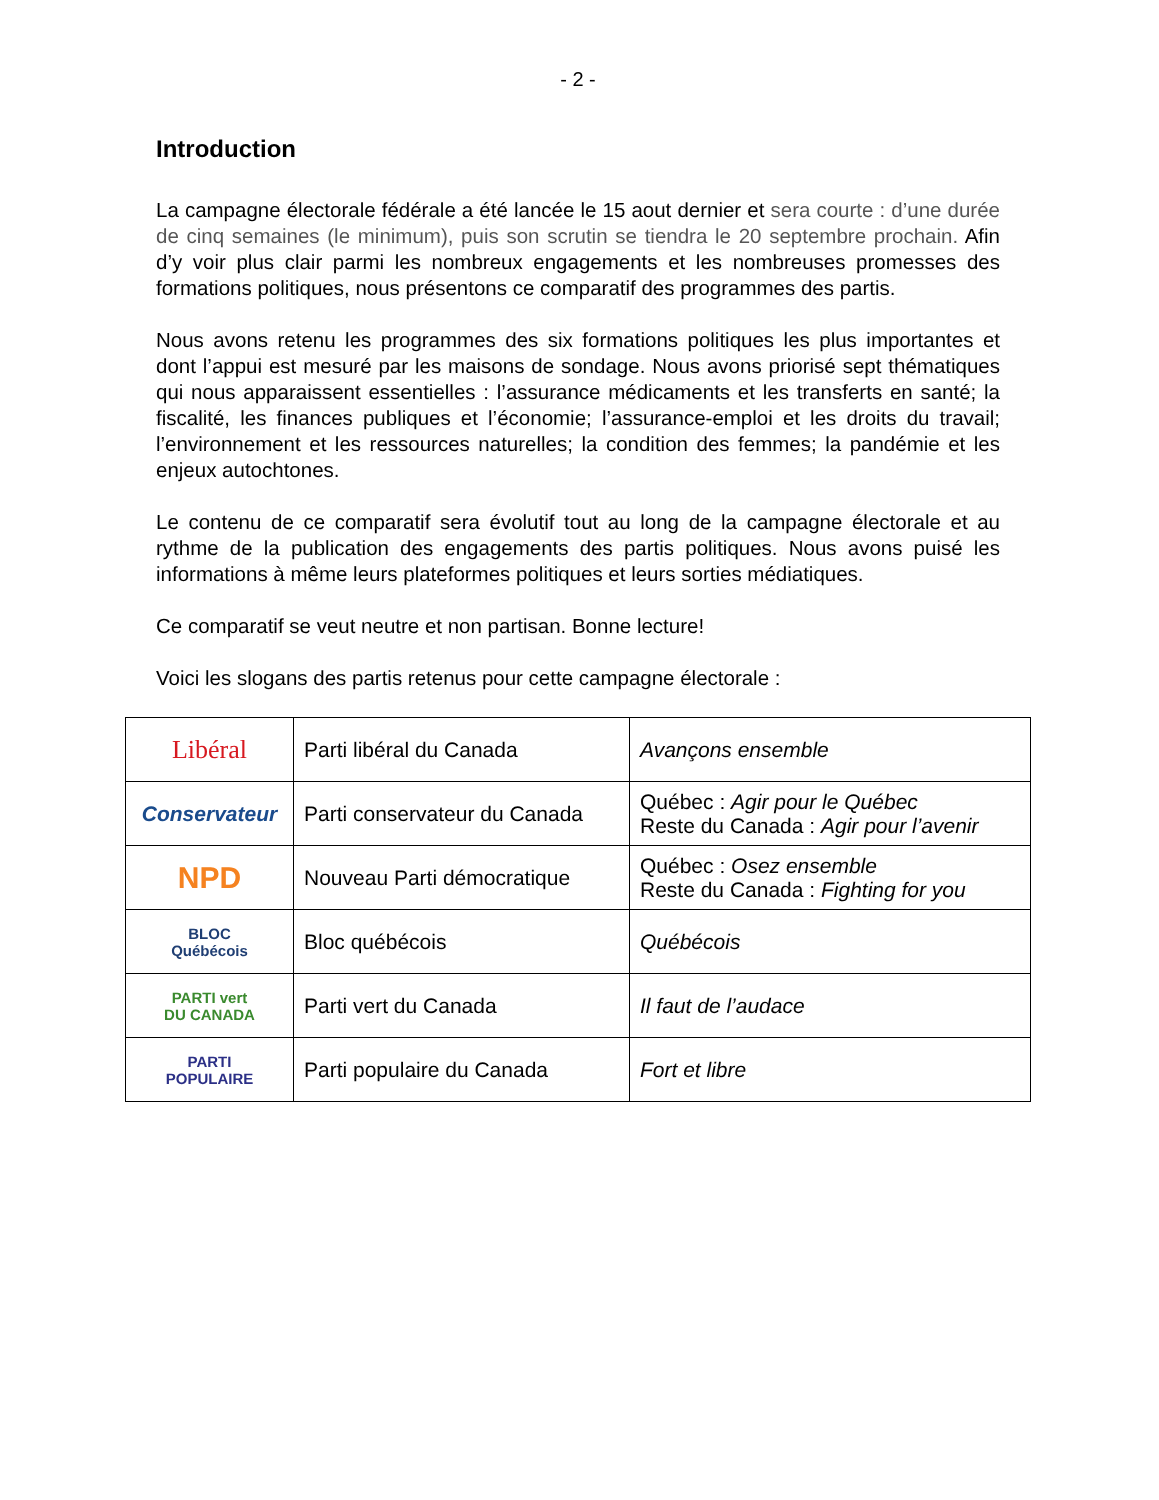- 2 -
Introduction
La campagne électorale fédérale a été lancée le 15 aout dernier et sera courte : d’une durée de cinq semaines (le minimum), puis son scrutin se tiendra le 20 septembre prochain. Afin d’y voir plus clair parmi les nombreux engagements et les nombreuses promesses des formations politiques, nous présentons ce comparatif des programmes des partis.
Nous avons retenu les programmes des six formations politiques les plus importantes et dont l’appui est mesuré par les maisons de sondage. Nous avons priorisé sept thématiques qui nous apparaissent essentielles : l’assurance médicaments et les transferts en santé; la fiscalité, les finances publiques et l’économie; l’assurance-emploi et les droits du travail; l’environnement et les ressources naturelles; la condition des femmes; la pandémie et les enjeux autochtones.
Le contenu de ce comparatif sera évolutif tout au long de la campagne électorale et au rythme de la publication des engagements des partis politiques. Nous avons puisé les informations à même leurs plateformes politiques et leurs sorties médiatiques.
Ce comparatif se veut neutre et non partisan. Bonne lecture!
Voici les slogans des partis retenus pour cette campagne électorale :
| Libéral | Parti libéral du Canada | Avançons ensemble |
| Conservateur | Parti conservateur du Canada | Québec : Agir pour le Québec Reste du Canada : Agir pour l’avenir |
| NPD | Nouveau Parti démocratique | Québec : Osez ensemble Reste du Canada : Fighting for you |
| BLOC Québécois | Bloc québécois | Québécois |
| PARTI vert DU CANADA | Parti vert du Canada | Il faut de l’audace |
| PARTI POPULAIRE | Parti populaire du Canada | Fort et libre |